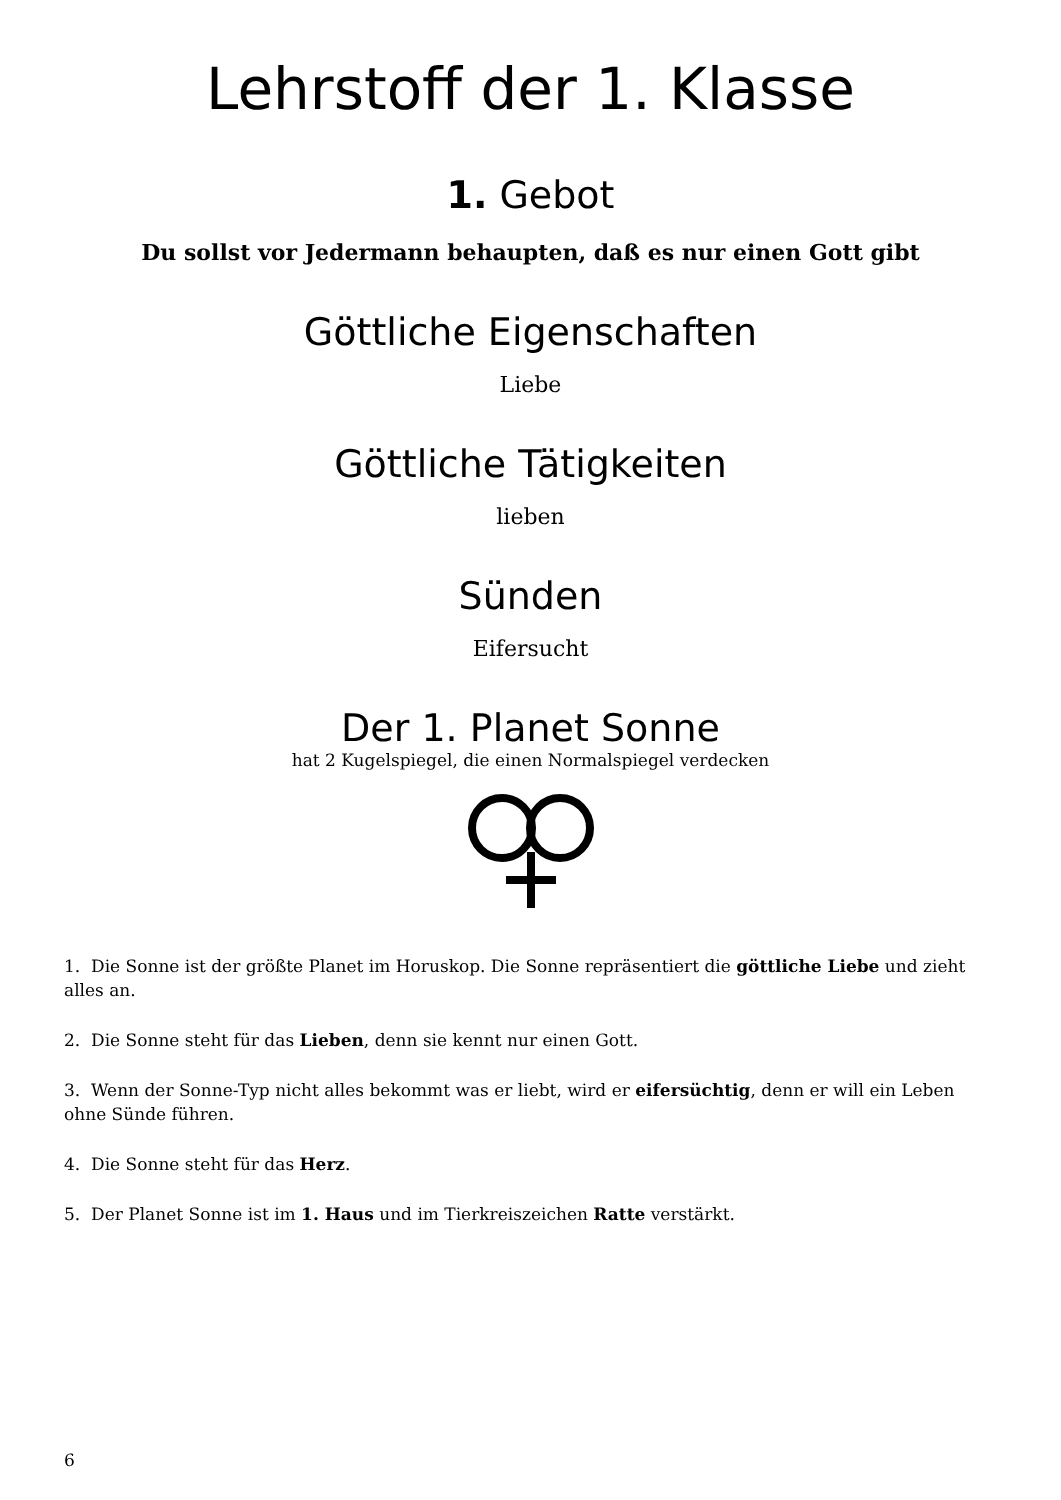Lehrstoff der 1. Klasse
1. Gebot
Du sollst vor Jedermann behaupten, daß es nur einen Gott gibt
Göttliche Eigenschaften
Liebe
Göttliche Tätigkeiten
lieben
Sünden
Eifersucht
Der 1. Planet Sonne
hat 2 Kugelspiegel, die einen Normalspiegel verdecken
1. Die Sonne ist der größte Planet im Horuskop. Die Sonne repräsentiert die göttliche Liebe und zieht alles an.
2. Die Sonne steht für das Lieben, denn sie kennt nur einen Gott.
3. Wenn der Sonne-Typ nicht alles bekommt was er liebt, wird er eifersüchtig, denn er will ein Leben ohne Sünde führen.
4. Die Sonne steht für das Herz.
5. Der Planet Sonne ist im 1. Haus und im Tierkreiszeichen Ratte verstärkt.
6